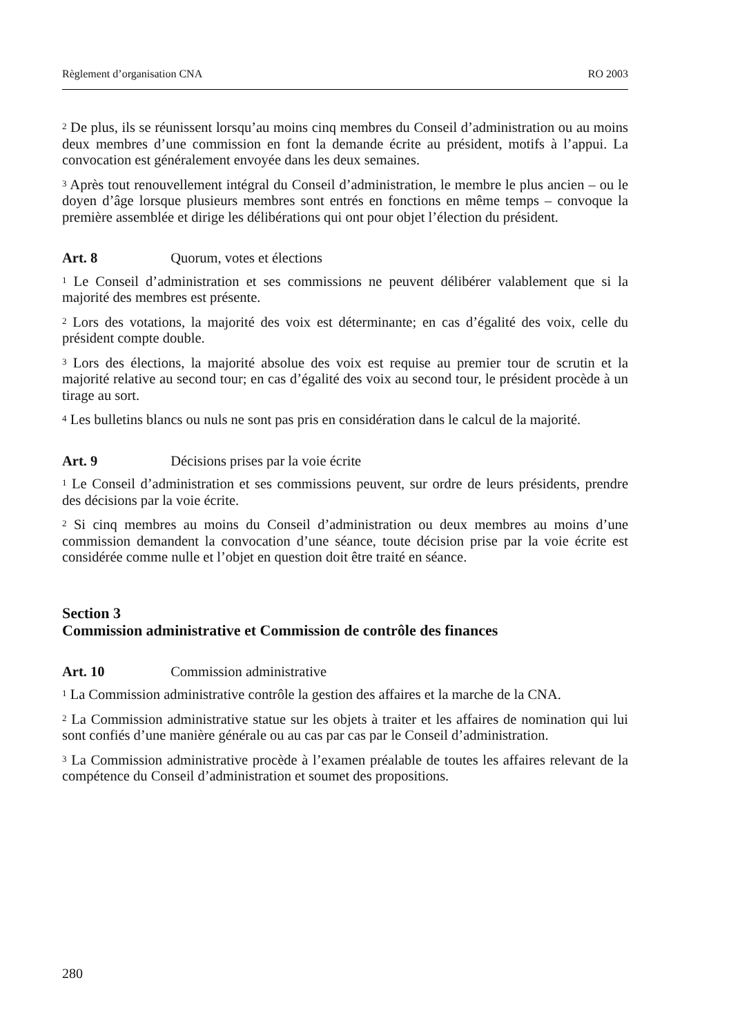Règlement d’organisation CNA RO 2003
<sup>2</sup> De plus, ils se réunissent lorsqu’au moins cinq membres du Conseil d’administration ou au moins deux membres d’une commission en font la demande écrite au président, motifs à l’appui. La convocation est généralement envoyée dans les deux semaines.
<sup>3</sup> Après tout renouvellement intégral du Conseil d’administration, le membre le plus ancien – ou le doyen d’âge lorsque plusieurs membres sont entrés en fonctions en même temps – convoque la première assemblée et dirige les délibérations qui ont pour objet l’élection du président.
Art. 8 Quorum, votes et élections
<sup>1</sup> Le Conseil d’administration et ses commissions ne peuvent délibérer valablement que si la majorité des membres est présente.
<sup>2</sup> Lors des votations, la majorité des voix est déterminante; en cas d’égalité des voix, celle du président compte double.
<sup>3</sup> Lors des élections, la majorité absolue des voix est requise au premier tour de scrutin et la majorité relative au second tour; en cas d’égalité des voix au second tour, le président procède à un tirage au sort.
<sup>4</sup> Les bulletins blancs ou nuls ne sont pas pris en considération dans le calcul de la majorité.
Art. 9 Décisions prises par la voie écrite
<sup>1</sup> Le Conseil d’administration et ses commissions peuvent, sur ordre de leurs présidents, prendre des décisions par la voie écrite.
<sup>2</sup> Si cinq membres au moins du Conseil d’administration ou deux membres au moins d’une commission demandent la convocation d’une séance, toute décision prise par la voie écrite est considérée comme nulle et l’objet en question doit être traité en séance.
Section 3
Commission administrative et Commission de contrôle des finances
Art. 10 Commission administrative
<sup>1</sup> La Commission administrative contrôle la gestion des affaires et la marche de la CNA.
<sup>2</sup> La Commission administrative statue sur les objets à traiter et les affaires de nomination qui lui sont confiés d’une manière générale ou au cas par cas par le Conseil d’administration.
<sup>3</sup> La Commission administrative procède à l’examen préalable de toutes les affaires relevant de la compétence du Conseil d’administration et soumet des propositions.
280